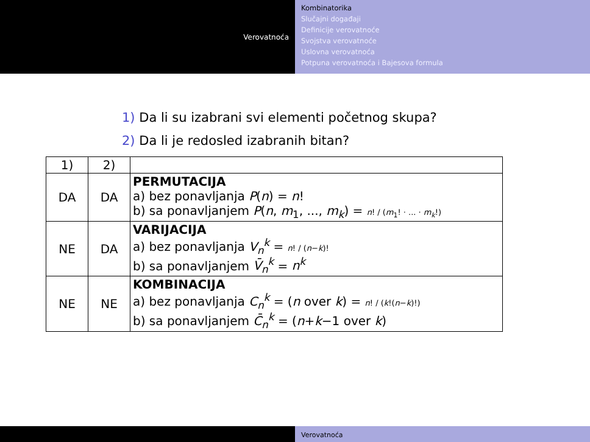Verovatnoća
Kombinatorika
Slučajni događaji
Definicije verovatnoće
Svojstva verovatnoće
Uslovna verovatnoća
Potpuna verovatnoća i Bajesova formula
1) Da li su izabrani svi elementi početnog skupa?
2) Da li je redosled izabranih bitan?
| 1) | 2) | |
| --- | --- | --- |
| DA | DA | PERMUTACIJA a) bez ponavljanja P ( n ) = n ! b) sa ponavljanjem P ( n , m<sub>1</sub>, ..., m<sub>k</sub> ) = n ! / ( m<sub>1</sub>! · ... · m<sub>k</sub> !) |
| NE | DA | VARIJACIJA a) bez ponavljanja V<sub>n</sub><sup>k</sup> = n ! / ( n − k )! b) sa ponavljanjem V̄<sub>n</sub><sup>k</sup> = n<sup>k</sup> |
| NE | NE | KOMBINACIJA a) bez ponavljanja C<sub>n</sub><sup>k</sup> = ( n over k ) = n ! / ( k !( n − k )!) b) sa ponavljanjem C̄<sub>n</sub><sup>k</sup> = ( n + k −1 over k ) |
Verovatnoća